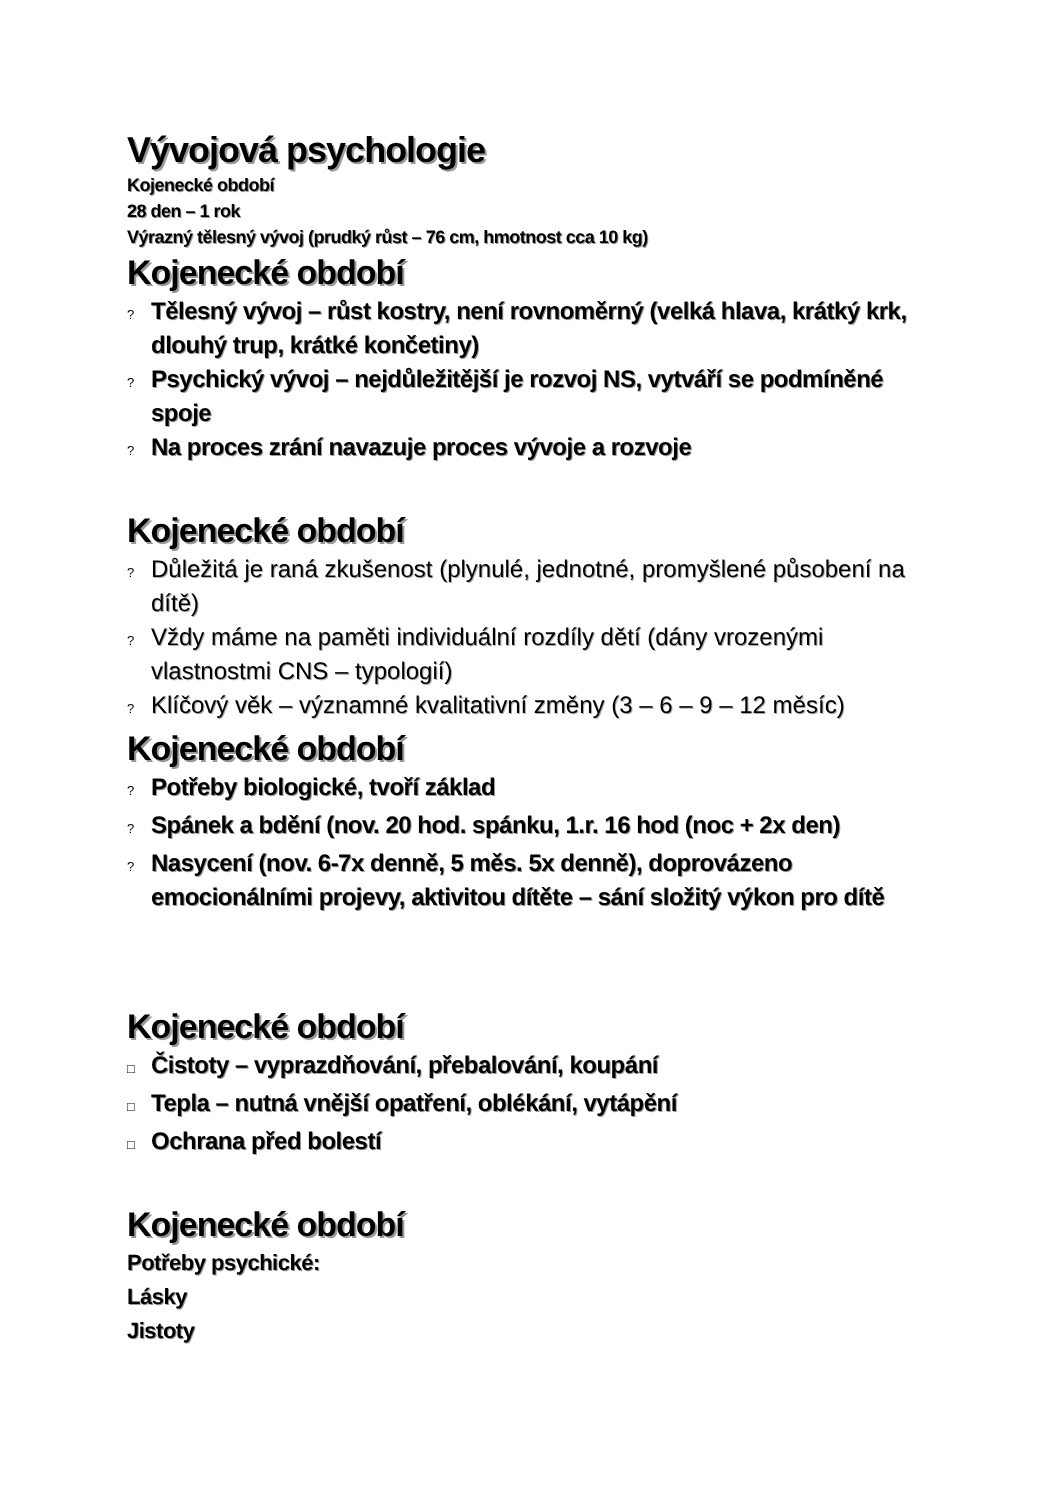Vývojová psychologie
Kojenecké období
28 den – 1 rok
Výrazný tělesný vývoj (prudký růst – 76 cm, hmotnost cca 10 kg)
Kojenecké období
? Tělesný vývoj – růst kostry, není rovnoměrný (velká hlava, krátký krk, dlouhý trup, krátké končetiny)
? Psychický vývoj – nejdůležitější je rozvoj NS, vytváří se podmíněné spoje
? Na proces zrání navazuje proces vývoje a rozvoje
Kojenecké období
? Důležitá je raná zkušenost (plynulé, jednotné, promyšlené působení na dítě)
? Vždy máme na paměti individuální rozdíly dětí (dány vrozenými vlastnostmi CNS – typologií)
? Klíčový věk – významné kvalitativní změny (3 – 6 – 9 – 12 měsíc)
Kojenecké období
? Potřeby biologické, tvoří základ
? Spánek a bdění (nov. 20 hod. spánku, 1.r. 16 hod (noc + 2x den)
? Nasycení (nov. 6-7x denně, 5 měs. 5x denně), doprovázeno emocionálními projevy, aktivitou dítěte – sání složitý výkon pro dítě
Kojenecké období
□ Čistoty – vyprazdňování, přebalování, koupání
□ Tepla – nutná vnější opatření, oblékání, vytápění
□ Ochrana před bolestí
Kojenecké období
Potřeby psychické:
Lásky
Jistoty